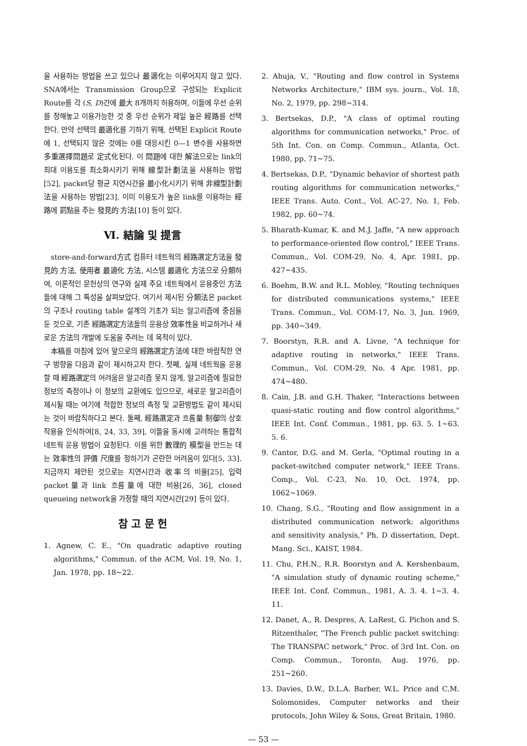을 사용하는 방법을 쓰고 있으나 最適化는 이루어지지 않고 있다. SNA에서는 Transmission Group으로 구성되는 Explicit Route를 각 (S, D)간에 最大 8개까지 허용하며, 이들에 우선 순위를 정해놓고 이용가능한 것 중 우선 순위가 제일 높은 經路를 선택한다. 만약 선택의 最適化를 기하기 위해, 선택된 Explicit Route에 1, 선택되지 않은 것에는 0를 대응시킨 0—1 변수를 사용하면 多重選擇問題로 定式化된다. 이 問題에 대한 解法으로는 link의 최대 이용도를 최소화시키기 위해 線型計劃法을 사용하는 방법[52], packet당 평균 지연시간을 最小化시키기 위해 非線型計劃法을 사용하는 방법[23], 이미 이용도가 높은 link를 이용하는 經路에 罰點을 주는 發見的 方法[10] 등이 있다.
Ⅵ. 結論 및 提言
store-and-forward方式 컴퓨터 네트웍의 經路選定方法을 發見的 方法, 使用者 最適化 方法, 시스템 最適化 方法으로 分類하여, 이론적인 문헌상의 연구와 실제 주요 네트웍에서 운용중인 方法들에 대해 그 특성을 살펴보았다. 여기서 제시된 分類法은 packet의 구조나 routing table 설계의 기초가 되는 알고리즘에 중심을 둔 것으로, 기존 經路選定方法들의 운용상 效率性을 비교하거나 새로운 方法의 개발에 도움을 주려는 데 목적이 있다.
本稿를 마침에 있어 앞으로의 經路選定方法에 대한 바람직한 연구 방향을 다음과 같이 제시하고자 한다. 첫째, 실제 네트웍을 운용할 때 經路選定의 어려움은 알고리즘 못지 않게, 알고리즘에 필요한 정보의 측정이나 이 정보의 교환에도 있으므로, 새로운 알고리즘이 제시될 때는 여기에 적합한 정보의 측정 및 교환방법도 같이 제시되는 것이 바람직하다고 본다. 둘째, 經路選定과 흐름量 制御의 상호작용을 인식하여[8, 24, 33, 39], 이들을 동시에 고려하는 통합적 네트웍 운용 방법이 요청된다. 이를 위한 數理的 模型을 만드는 데는 效率性의 評價 尺度를 정하기가 곤란한 어려움이 있다[5, 33]. 지금까지 제안된 것으로는 지연시간과 收率의 비율[25], 입력 packet量과 link 흐름量에 대한 비용[26, 36], closed queueing network을 가정할 때의 지연시간[29] 등이 있다.
참 고 문 헌
1. Agnew, C. E., "On quadratic adaptive routing algorithms," Commun. of the ACM, Vol. 19, No. 1, Jan. 1978, pp. 18∼22.
2. Ahuja, V., "Routing and flow control in Systems Networks Architecture," IBM sys. journ., Vol. 18, No. 2, 1979, pp. 298∼314.
3. Bertsekas, D.P., "A class of optimal routing algorithms for communication networks," Proc. of 5th Int. Con. on Comp. Commun., Atlanta, Oct. 1980, pp. 71∼75.
4. Bertsekas, D.P., "Dynamic behavior of shortest path routing algorithms for communication networks," IEEE Trans. Auto. Cont., Vol. AC-27, No. 1, Feb. 1982, pp. 60∼74.
5. Bharath-Kumar, K. and M.J. Jaffe, "A new approach to performance-oriented flow control," IEEE Trans. Commun., Vol. COM-29, No. 4, Apr. 1981, pp. 427∼435.
6. Boehm, B.W. and R.L. Mobley, "Routing techniques for distributed communications systems," IEEE Trans. Commun., Vol. COM-17, No. 3, Jun. 1969, pp. 340∼349.
7. Boorstyn, R.R. and A. Livne, "A technique for adaptive routing in networks," IEEE Trans. Commun., Vol. COM-29, No. 4 Apr. 1981, pp. 474∼480.
8. Cain, J.B. and G.H. Thaker, "Interactions between quasi-static routing and flow control algorithms," IEEE Int. Conf. Commun., 1981, pp. 63. 5. 1∼63. 5. 6.
9. Cantor, D.G. and M. Gerla, "Optimal routing in a packet-switched computer network," IEEE Trans. Comp., Vol. C-23, No. 10, Oct. 1974, pp. 1062∼1069.
10. Chang, S.G., "Routing and flow assignment in a distributed communication network: algorithms and sensitivity analysis," Ph. D dissertation, Dept. Mang. Sci., KAIST, 1984.
11. Chu, P.H.N., R.R. Boorstyn and A. Kershenbaum, "A simulation study of dynamic routing scheme," IEEE Int. Conf. Commun., 1981, A. 3. 4. 1∼3. 4. 11.
12. Danet, A., R. Despres, A. LaRest, G. Pichon and S. Ritzenthaler, "The French public packet switching: The TRANSPAC network," Proc. of 3rd Int. Con. on Comp. Commun., Toronto, Aug. 1976, pp. 251∼260.
13. Davies, D.W., D.L.A. Barber, W.L. Price and C.M. Solomonides, Computer networks and their protocols, John Wiley & Sons, Great Britain, 1980.
— 53 —